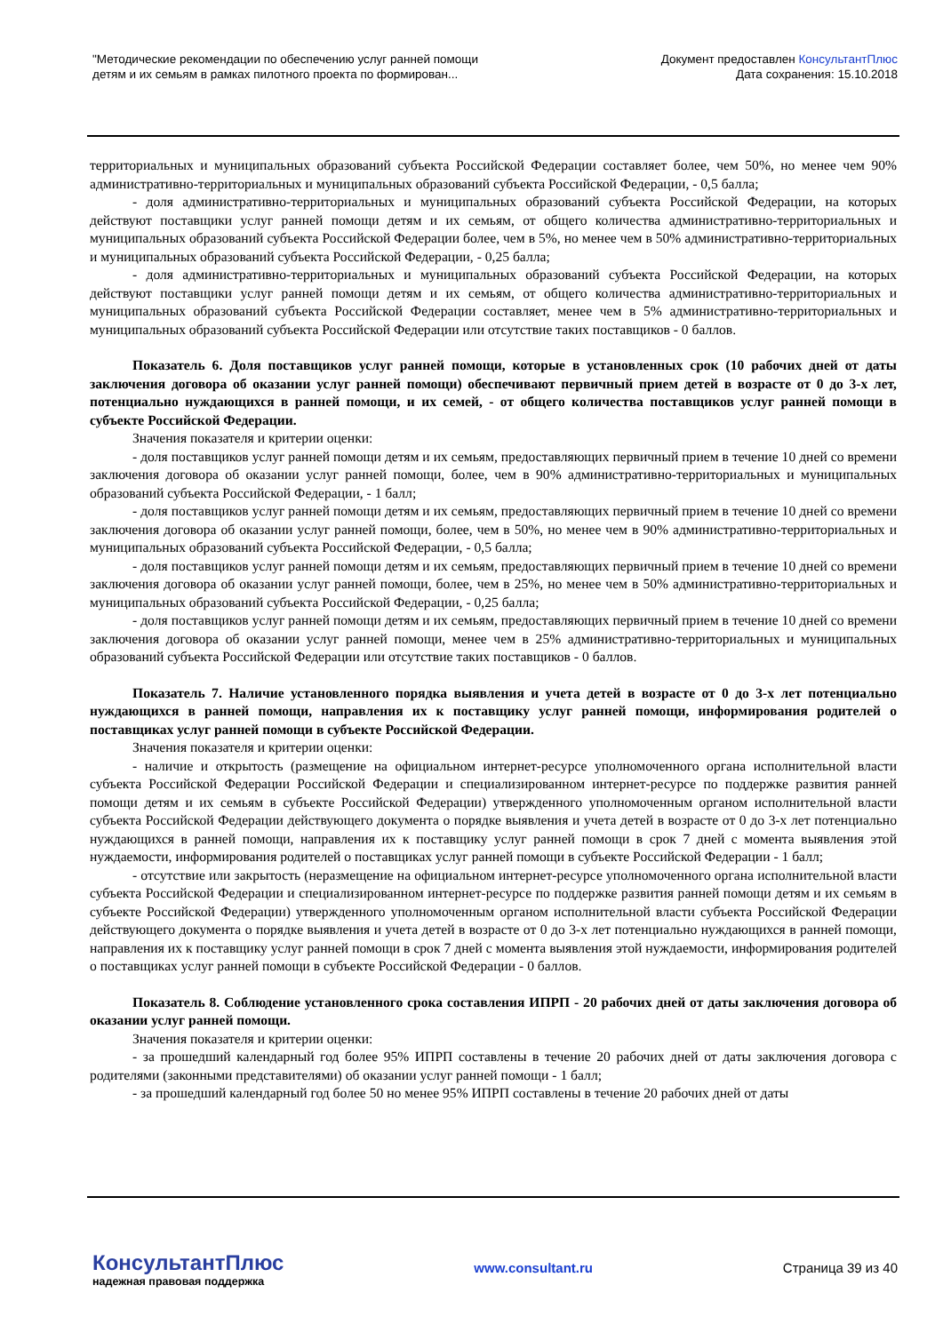"Методические рекомендации по обеспечению услуг ранней помощи
детям и их семьям в рамках пилотного проекта по формирован...
Документ предоставлен КонсультантПлюс
Дата сохранения: 15.10.2018
территориальных и муниципальных образований субъекта Российской Федерации составляет более, чем 50%, но менее чем 90% административно-территориальных и муниципальных образований субъекта Российской Федерации, - 0,5 балла;
- доля административно-территориальных и муниципальных образований субъекта Российской Федерации, на которых действуют поставщики услуг ранней помощи детям и их семьям, от общего количества административно-территориальных и муниципальных образований субъекта Российской Федерации более, чем в 5%, но менее чем в 50% административно-территориальных и муниципальных образований субъекта Российской Федерации, - 0,25 балла;
- доля административно-территориальных и муниципальных образований субъекта Российской Федерации, на которых действуют поставщики услуг ранней помощи детям и их семьям, от общего количества административно-территориальных и муниципальных образований субъекта Российской Федерации составляет, менее чем в 5% административно-территориальных и муниципальных образований субъекта Российской Федерации или отсутствие таких поставщиков - 0 баллов.
Показатель 6. Доля поставщиков услуг ранней помощи, которые в установленных срок (10 рабочих дней от даты заключения договора об оказании услуг ранней помощи) обеспечивают первичный прием детей в возрасте от 0 до 3-х лет, потенциально нуждающихся в ранней помощи, и их семей, - от общего количества поставщиков услуг ранней помощи в субъекте Российской Федерации.
Значения показателя и критерии оценки:
- доля поставщиков услуг ранней помощи детям и их семьям, предоставляющих первичный прием в течение 10 дней со времени заключения договора об оказании услуг ранней помощи, более, чем в 90% административно-территориальных и муниципальных образований субъекта Российской Федерации, - 1 балл;
- доля поставщиков услуг ранней помощи детям и их семьям, предоставляющих первичный прием в течение 10 дней со времени заключения договора об оказании услуг ранней помощи, более, чем в 50%, но менее чем в 90% административно-территориальных и муниципальных образований субъекта Российской Федерации, - 0,5 балла;
- доля поставщиков услуг ранней помощи детям и их семьям, предоставляющих первичный прием в течение 10 дней со времени заключения договора об оказании услуг ранней помощи, более, чем в 25%, но менее чем в 50% административно-территориальных и муниципальных образований субъекта Российской Федерации, - 0,25 балла;
- доля поставщиков услуг ранней помощи детям и их семьям, предоставляющих первичный прием в течение 10 дней со времени заключения договора об оказании услуг ранней помощи, менее чем в 25% административно-территориальных и муниципальных образований субъекта Российской Федерации или отсутствие таких поставщиков - 0 баллов.
Показатель 7. Наличие установленного порядка выявления и учета детей в возрасте от 0 до 3-х лет потенциально нуждающихся в ранней помощи, направления их к поставщику услуг ранней помощи, информирования родителей о поставщиках услуг ранней помощи в субъекте Российской Федерации.
Значения показателя и критерии оценки:
- наличие и открытость (размещение на официальном интернет-ресурсе уполномоченного органа исполнительной власти субъекта Российской Федерации Российской Федерации и специализированном интернет-ресурсе по поддержке развития ранней помощи детям и их семьям в субъекте Российской Федерации) утвержденного уполномоченным органом исполнительной власти субъекта Российской Федерации действующего документа о порядке выявления и учета детей в возрасте от 0 до 3-х лет потенциально нуждающихся в ранней помощи, направления их к поставщику услуг ранней помощи в срок 7 дней с момента выявления этой нуждаемости, информирования родителей о поставщиках услуг ранней помощи в субъекте Российской Федерации - 1 балл;
- отсутствие или закрытость (неразмещение на официальном интернет-ресурсе уполномоченного органа исполнительной власти субъекта Российской Федерации и специализированном интернет-ресурсе по поддержке развития ранней помощи детям и их семьям в субъекте Российской Федерации) утвержденного уполномоченным органом исполнительной власти субъекта Российской Федерации действующего документа о порядке выявления и учета детей в возрасте от 0 до 3-х лет потенциально нуждающихся в ранней помощи, направления их к поставщику услуг ранней помощи в срок 7 дней с момента выявления этой нуждаемости, информирования родителей о поставщиках услуг ранней помощи в субъекте Российской Федерации - 0 баллов.
Показатель 8. Соблюдение установленного срока составления ИПРП - 20 рабочих дней от даты заключения договора об оказании услуг ранней помощи.
Значения показателя и критерии оценки:
- за прошедший календарный год более 95% ИПРП составлены в течение 20 рабочих дней от даты заключения договора с родителями (законными представителями) об оказании услуг ранней помощи - 1 балл;
- за прошедший календарный год более 50 но менее 95% ИПРП составлены в течение 20 рабочих дней от даты
КонсультантПлюс
надежная правовая поддержка
www.consultant.ru Страница 39 из 40